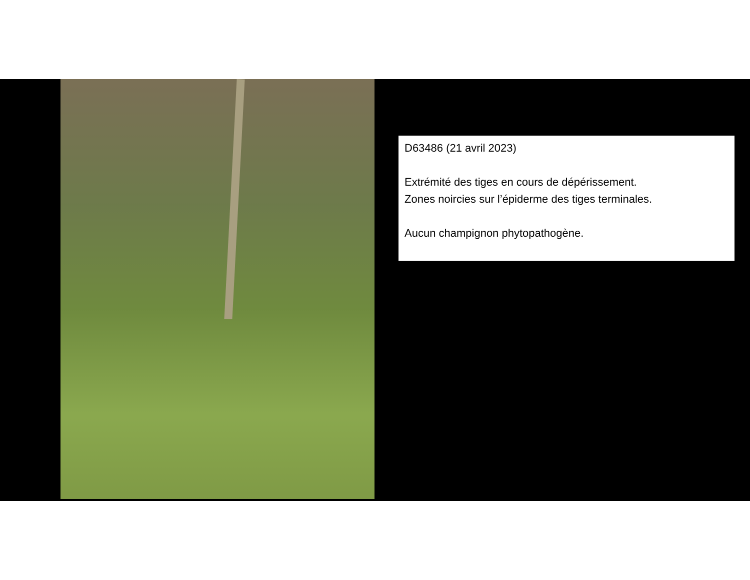D63486 (21 avril 2023)
Extrémité des tiges en cours de dépérissement.
Zones noircies sur l’épiderme des tiges terminales.
Aucun champignon phytopathogène.